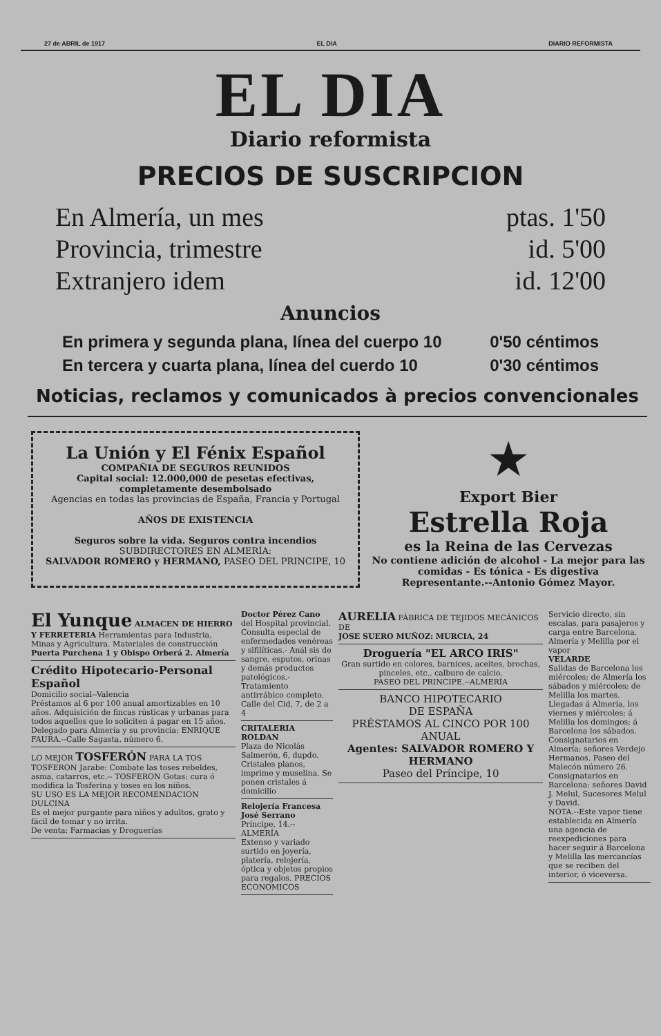27 de ABRIL de 1917 EL DIA DIARIO REFORMISTA
EL DIA
Diario reformista
PRECIOS DE SUSCRIPCION
En Almería, un mes ptas. 1'50
Provincia, trimestre id. 5'00
Extranjero idem id. 12'00
Anuncios
En primera y segunda plana, línea del cuerpo 10 0'50 céntimos
En tercera y cuarta plana, línea del cuerdo 10 0'30 céntimos
Noticias, reclamos y comunicados à precios convencionales
La Unión y El Fénix Español
COMPAÑIA DE SEGUROS REUNIDOS
Capital social: 12.000,000 de pesetas efectivas, completamente desembolsado
Agencias en todas las provincias de España, Francia y Portugal
AÑOS DE EXISTENCIA
Seguros sobre la vida. Seguros contra incendios
SUBDIRECTORES EN ALMERÍA:
SALVADOR ROMERO y HERMANO, PASEO DEL PRINCIPE, 10
★
Export Bier
Estrella Roja
es la Reina de las Cervezas
No contiene adición de alcohol - La mejor para las comidas - Es tónica - Es digestiva
Representante.--Antonio Gómez Mayor.
El Yunque ALMACEN DE HIERRO Y FERRETERIA Herramientas para Industria, Minas y Agricultura. Materiales de construcción
Puerta Purchena 1 y Obispo Orberá 2. Almería
Crédito Hipotecario-Personal Español
Domicilio social--Valencia
Préstamos al 6 por 100 anual amortizables en 10 años. Adquisición de fincas rústicas y urbanas para todos aquellos que lo soliciten á pagar en 15 años. Delegado para Almería y su provincia: ENRIQUE FAURA.--Calle Sagasta, número 6.
LO MEJOR TOSFERÓN PARA LA TOS
TOSFERON Jarabe: Combate las toses rebeldes, asma, catarros, etc.-- TOSFERON Gotas: cura ó modifica la Tosferina y toses en los niños.
SU USO ES LA MEJOR RECOMENDACION
DULCINA
Es el mejor purgante para niños y adultos, grato y fácil de tomar y no irrita.
De venta: Farmacias y Droguerías
Doctor Pérez Cano
del Hospital provincial.
Consulta especial de enfermedades venéreas y sifilíticas.- Anál sis de sangre, esputos, orinas y demás productos patológicos.- Tratamiento antirrábico completo. Calle del Cid, 7, de 2 a 4
CRITALERIA ROLDAN
Plaza de Nicolás Salmerón, 6, dupdo. Cristales planos, imprime y muselina. Se ponen cristales á domicilio
Relojería Francesa
José Serrano
Príncipe, 14.--ALMERÍA
Extenso y variado surtido en joyería, platería, relojería, óptica y objetos propios para regalos. PRECIOS ECONOMICOS
AURELIA FÁBRICA DE TEJIDOS MECÁNICOS DE
JOSE SUERO MUÑOZ: MURCIA, 24
Droguería "EL ARCO IRIS"
Gran surtido en colores, barnices, aceites, brochas, pinceles, etc., calburo de calcio.
PASEO DEL PRINCIPE.--ALMERÍA
BANCO HIPOTECARIO
DE ESPAÑA
PRÉSTAMOS AL CINCO POR 100 ANUAL
Agentes: SALVADOR ROMERO Y HERMANO
Paseo del Príncipe, 10
Servicio directo, sin escalas, para pasajeros y carga entre Barcelona, Almería y Melilla por el vapor
VELARDE
Salidas de Barcelona los miércoles; de Almería los sábados y miércoles; de Melilla los martes. Llegadas á Almería, los viernes y miércoles; á Melilla los domingos; á Barcelona los sábados.
Consignatarios en Almería: señores Verdejo Hermanos. Paseo del Malecón número 26.
Consignatarios en Barcelona: señores David J. Melul, Sucesores Melul y David.
NOTA.--Este vapor tiene establecida en Almería una agencia de reexpediciones para hacer seguir á Barcelona y Melilla las mercancías que se reciben del interior, ó viceversa.